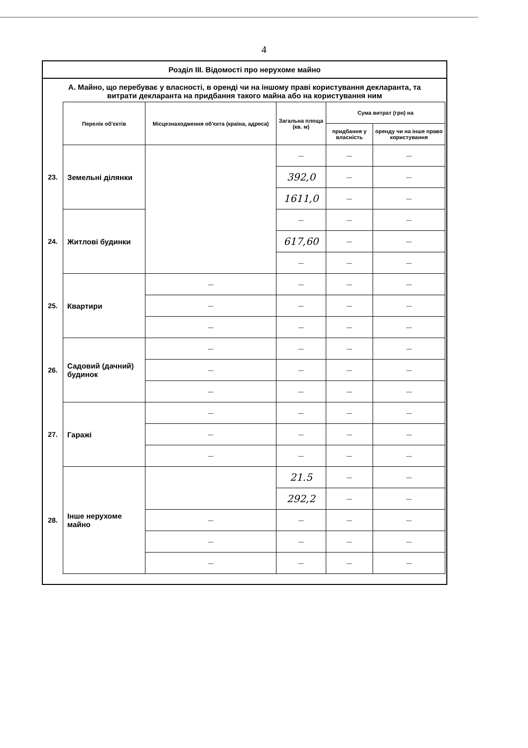4
Розділ III. Відомості про нерухоме майно
А. Майно, що перебуває у власності, в оренді чи на іншому праві користування декларанта, та витрати декларанта на придбання такого майна або на користування ним
| | Перелік об'єктів | Місцезнаходження об'єкта (країна, адреса) | Загальна площа (кв. м) | Сума витрат (грн) на | |
| | | | | придбання у власність | оренду чи на інше право користування |
| 23. | Земельні ділянки | | — | — | — |
| | | | 392,0 | — | — |
| | | | 1611,0 | — | — |
| 24. | Житлові будинки | | — | — | — |
| | | | 617,60 | — | — |
| | | | — | — | — |
| 25. | Квартири | — | — | — | — |
| | | — | — | — | — |
| | | — | — | — | — |
| 26. | Садовий (дачний) будинок | — | — | — | — |
| | | — | — | — | — |
| | | — | — | — | — |
| 27. | Гаражі | — | — | — | — |
| | | — | — | — | — |
| | | — | — | — | — |
| 28. | Інше нерухоме майно | | 21.5 | — | — |
| | | | 292,2 | — | — |
| | | — | — | — | — |
| | | — | — | — | — |
| | | — | — | — | — |